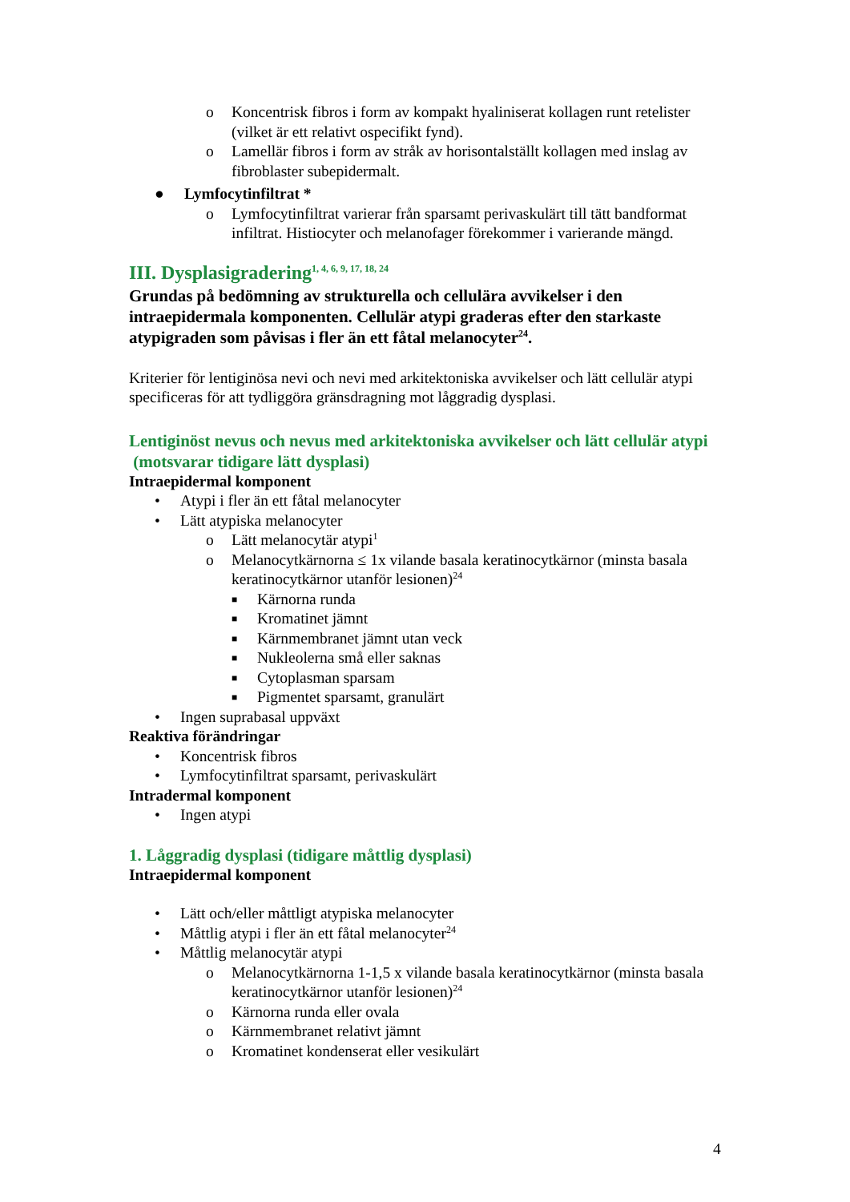o Koncentrisk fibros i form av kompakt hyaliniserat kollagen runt retelister (vilket är ett relativt ospecifikt fynd).
o Lamellär fibros i form av stråk av horisontalställt kollagen med inslag av fibroblaster subepidermalt.
● Lymfocytinfiltrat *
o Lymfocytinfiltrat varierar från sparsamt perivaskulärt till tätt bandformat infiltrat. Histiocyter och melanofager förekommer i varierande mängd.
III. Dysplasigradering<sup>1, 4, 6, 9, 17, 18, 24</sup>
Grundas på bedömning av strukturella och cellulära avvikelser i den intraepidermala komponenten. Cellulär atypi graderas efter den starkaste atypigraden som påvisas i fler än ett fåtal melanocyter<sup>24</sup>.
Kriterier för lentiginösa nevi och nevi med arkitektoniska avvikelser och lätt cellulär atypi specificeras för att tydliggöra gränsdragning mot låggradig dysplasi.
Lentiginöst nevus och nevus med arkitektoniska avvikelser och lätt cellulär atypi (motsvarar tidigare lätt dysplasi)
Intraepidermal komponent
• Atypi i fler än ett fåtal melanocyter
• Lätt atypiska melanocyter
o Lätt melanocytär atypi<sup>1</sup>
o Melanocytkärnorna ≤ 1x vilande basala keratinocytkärnor (minsta basala keratinocytkärnor utanför lesionen)<sup>24</sup>
■ Kärnorna runda
■ Kromatinet jämnt
■ Kärnmembranet jämnt utan veck
■ Nukleolerna små eller saknas
■ Cytoplasman sparsam
■ Pigmentet sparsamt, granulärt
• Ingen suprabasal uppväxt
Reaktiva förändringar
• Koncentrisk fibros
• Lymfocytinfiltrat sparsamt, perivaskulärt
Intradermal komponent
• Ingen atypi
1. Låggradig dysplasi (tidigare måttlig dysplasi)
Intraepidermal komponent
• Lätt och/eller måttligt atypiska melanocyter
• Måttlig atypi i fler än ett fåtal melanocyter<sup>24</sup>
• Måttlig melanocytär atypi
o Melanocytkärnorna 1-1,5 x vilande basala keratinocytkärnor (minsta basala keratinocytkärnor utanför lesionen)<sup>24</sup>
o Kärnorna runda eller ovala
o Kärnmembranet relativt jämnt
o Kromatinet kondenserat eller vesikulärt
4